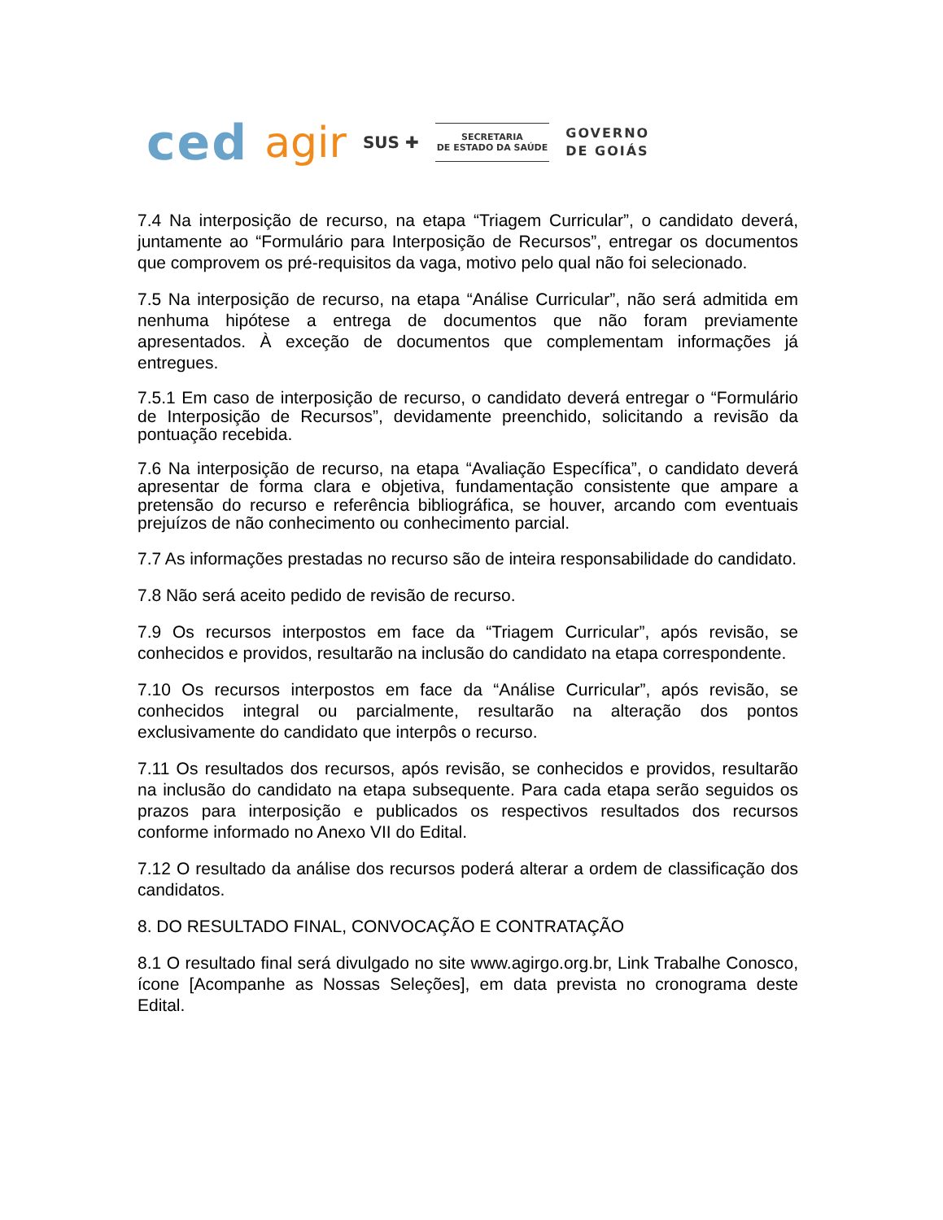ced agir SUS ✚
SECRETARIA
DE ESTADO DA SAÚDE
GOVERNO
DE GOIÁS
7.4 Na interposição de recurso, na etapa “Triagem Curricular”, o candidato deverá, juntamente ao “Formulário para Interposição de Recursos”, entregar os documentos que comprovem os pré-requisitos da vaga, motivo pelo qual não foi selecionado.
7.5 Na interposição de recurso, na etapa “Análise Curricular”, não será admitida em nenhuma hipótese a entrega de documentos que não foram previamente apresentados. À exceção de documentos que complementam informações já entregues.
7.5.1 Em caso de interposição de recurso, o candidato deverá entregar o “Formulário de Interposição de Recursos”, devidamente preenchido, solicitando a revisão da pontuação recebida.
7.6 Na interposição de recurso, na etapa “Avaliação Específica”, o candidato deverá apresentar de forma clara e objetiva, fundamentação consistente que ampare a pretensão do recurso e referência bibliográfica, se houver, arcando com eventuais prejuízos de não conhecimento ou conhecimento parcial.
7.7 As informações prestadas no recurso são de inteira responsabilidade do candidato.
7.8 Não será aceito pedido de revisão de recurso.
7.9 Os recursos interpostos em face da “Triagem Curricular”, após revisão, se conhecidos e providos, resultarão na inclusão do candidato na etapa correspondente.
7.10 Os recursos interpostos em face da “Análise Curricular”, após revisão, se conhecidos integral ou parcialmente, resultarão na alteração dos pontos exclusivamente do candidato que interpôs o recurso.
7.11 Os resultados dos recursos, após revisão, se conhecidos e providos, resultarão na inclusão do candidato na etapa subsequente. Para cada etapa serão seguidos os prazos para interposição e publicados os respectivos resultados dos recursos conforme informado no Anexo VII do Edital.
7.12 O resultado da análise dos recursos poderá alterar a ordem de classificação dos candidatos.
8. DO RESULTADO FINAL, CONVOCAÇÃO E CONTRATAÇÃO
8.1 O resultado final será divulgado no site www.agirgo.org.br, Link Trabalhe Conosco, ícone [Acompanhe as Nossas Seleções], em data prevista no cronograma deste Edital.